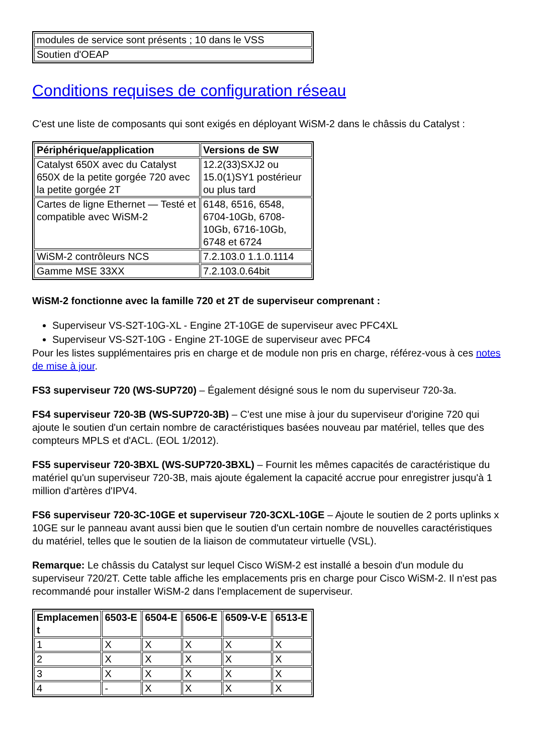| modules de service sont présents ; 10 dans le VSS |
| Soutien d'OEAP |
Conditions requises de configuration réseau
C'est une liste de composants qui sont exigés en déployant WiSM-2 dans le châssis du Catalyst :
| Périphérique/application | Versions de SW |
| --- | --- |
| Catalyst 650X avec du Catalyst 650X de la petite gorgée 720 avec la petite gorgée 2T | 12.2(33)SXJ2 ou 15.0(1)SY1 postérieur ou plus tard |
| Cartes de ligne Ethernet — Testé et compatible avec WiSM-2 | 6148, 6516, 6548, 6704-10Gb, 6708-10Gb, 6716-10Gb, 6748 et 6724 |
| WiSM-2 contrôleurs NCS | 7.2.103.0 1.1.0.1114 |
| Gamme MSE 33XX | 7.2.103.0.64bit |
WiSM-2 fonctionne avec la famille 720 et 2T de superviseur comprenant :
Superviseur VS-S2T-10G-XL - Engine 2T-10GE de superviseur avec PFC4XL
Superviseur VS-S2T-10G - Engine 2T-10GE de superviseur avec PFC4
Pour les listes supplémentaires pris en charge et de module non pris en charge, référez-vous à ces notes de mise à jour.
FS3 superviseur 720 (WS-SUP720) – Également désigné sous le nom du superviseur 720-3a.
FS4 superviseur 720-3B (WS-SUP720-3B) – C'est une mise à jour du superviseur d'origine 720 qui ajoute le soutien d'un certain nombre de caractéristiques basées nouveau par matériel, telles que des compteurs MPLS et d'ACL. (EOL 1/2012).
FS5 superviseur 720-3BXL (WS-SUP720-3BXL) – Fournit les mêmes capacités de caractéristique du matériel qu'un superviseur 720-3B, mais ajoute également la capacité accrue pour enregistrer jusqu'à 1 million d'artères d'IPV4.
FS6 superviseur 720-3C-10GE et superviseur 720-3CXL-10GE – Ajoute le soutien de 2 ports uplinks x 10GE sur le panneau avant aussi bien que le soutien d'un certain nombre de nouvelles caractéristiques du matériel, telles que le soutien de la liaison de commutateur virtuelle (VSL).
Remarque: Le châssis du Catalyst sur lequel Cisco WiSM-2 est installé a besoin d'un module du superviseur 720/2T. Cette table affiche les emplacements pris en charge pour Cisco WiSM-2. Il n'est pas recommandé pour installer WiSM-2 dans l'emplacement de superviseur.
| Emplacemen t | 6503-E | 6504-E | 6506-E | 6509-V-E | 6513-E |
| --- | --- | --- | --- | --- | --- |
| 1 | X | X | X | X | X |
| 2 | X | X | X | X | X |
| 3 | X | X | X | X | X |
| 4 | - | X | X | X | X |